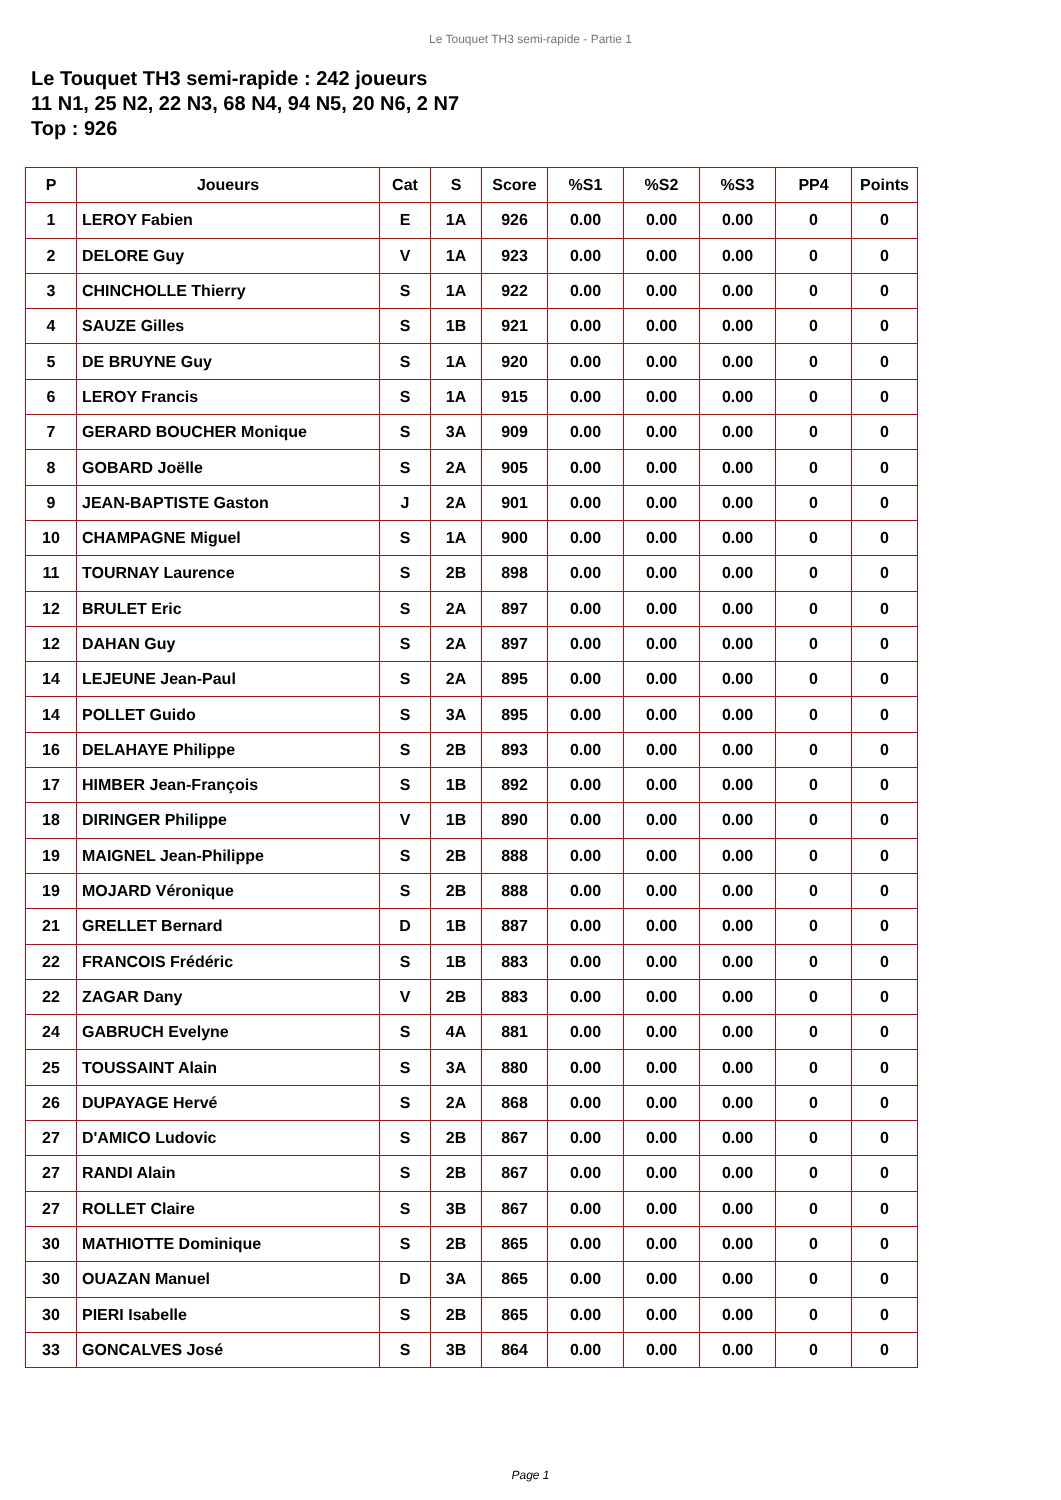Le Touquet TH3 semi-rapide - Partie 1
Le Touquet TH3 semi-rapide : 242 joueurs
11 N1, 25 N2, 22 N3, 68 N4, 94 N5, 20 N6, 2 N7
Top : 926
| P | Joueurs | Cat | S | Score | %S1 | %S2 | %S3 | PP4 | Points |
| --- | --- | --- | --- | --- | --- | --- | --- | --- | --- |
| 1 | LEROY Fabien | E | 1A | 926 | 0.00 | 0.00 | 0.00 | 0 | 0 |
| 2 | DELORE Guy | V | 1A | 923 | 0.00 | 0.00 | 0.00 | 0 | 0 |
| 3 | CHINCHOLLE Thierry | S | 1A | 922 | 0.00 | 0.00 | 0.00 | 0 | 0 |
| 4 | SAUZE Gilles | S | 1B | 921 | 0.00 | 0.00 | 0.00 | 0 | 0 |
| 5 | DE BRUYNE Guy | S | 1A | 920 | 0.00 | 0.00 | 0.00 | 0 | 0 |
| 6 | LEROY Francis | S | 1A | 915 | 0.00 | 0.00 | 0.00 | 0 | 0 |
| 7 | GERARD BOUCHER Monique | S | 3A | 909 | 0.00 | 0.00 | 0.00 | 0 | 0 |
| 8 | GOBARD Joëlle | S | 2A | 905 | 0.00 | 0.00 | 0.00 | 0 | 0 |
| 9 | JEAN-BAPTISTE Gaston | J | 2A | 901 | 0.00 | 0.00 | 0.00 | 0 | 0 |
| 10 | CHAMPAGNE Miguel | S | 1A | 900 | 0.00 | 0.00 | 0.00 | 0 | 0 |
| 11 | TOURNAY Laurence | S | 2B | 898 | 0.00 | 0.00 | 0.00 | 0 | 0 |
| 12 | BRULET Eric | S | 2A | 897 | 0.00 | 0.00 | 0.00 | 0 | 0 |
| 12 | DAHAN Guy | S | 2A | 897 | 0.00 | 0.00 | 0.00 | 0 | 0 |
| 14 | LEJEUNE Jean-Paul | S | 2A | 895 | 0.00 | 0.00 | 0.00 | 0 | 0 |
| 14 | POLLET Guido | S | 3A | 895 | 0.00 | 0.00 | 0.00 | 0 | 0 |
| 16 | DELAHAYE Philippe | S | 2B | 893 | 0.00 | 0.00 | 0.00 | 0 | 0 |
| 17 | HIMBER Jean-François | S | 1B | 892 | 0.00 | 0.00 | 0.00 | 0 | 0 |
| 18 | DIRINGER Philippe | V | 1B | 890 | 0.00 | 0.00 | 0.00 | 0 | 0 |
| 19 | MAIGNEL Jean-Philippe | S | 2B | 888 | 0.00 | 0.00 | 0.00 | 0 | 0 |
| 19 | MOJARD Véronique | S | 2B | 888 | 0.00 | 0.00 | 0.00 | 0 | 0 |
| 21 | GRELLET Bernard | D | 1B | 887 | 0.00 | 0.00 | 0.00 | 0 | 0 |
| 22 | FRANCOIS Frédéric | S | 1B | 883 | 0.00 | 0.00 | 0.00 | 0 | 0 |
| 22 | ZAGAR Dany | V | 2B | 883 | 0.00 | 0.00 | 0.00 | 0 | 0 |
| 24 | GABRUCH Evelyne | S | 4A | 881 | 0.00 | 0.00 | 0.00 | 0 | 0 |
| 25 | TOUSSAINT Alain | S | 3A | 880 | 0.00 | 0.00 | 0.00 | 0 | 0 |
| 26 | DUPAYAGE Hervé | S | 2A | 868 | 0.00 | 0.00 | 0.00 | 0 | 0 |
| 27 | D'AMICO Ludovic | S | 2B | 867 | 0.00 | 0.00 | 0.00 | 0 | 0 |
| 27 | RANDI Alain | S | 2B | 867 | 0.00 | 0.00 | 0.00 | 0 | 0 |
| 27 | ROLLET Claire | S | 3B | 867 | 0.00 | 0.00 | 0.00 | 0 | 0 |
| 30 | MATHIOTTE Dominique | S | 2B | 865 | 0.00 | 0.00 | 0.00 | 0 | 0 |
| 30 | OUAZAN Manuel | D | 3A | 865 | 0.00 | 0.00 | 0.00 | 0 | 0 |
| 30 | PIERI Isabelle | S | 2B | 865 | 0.00 | 0.00 | 0.00 | 0 | 0 |
| 33 | GONCALVES José | S | 3B | 864 | 0.00 | 0.00 | 0.00 | 0 | 0 |
Page 1